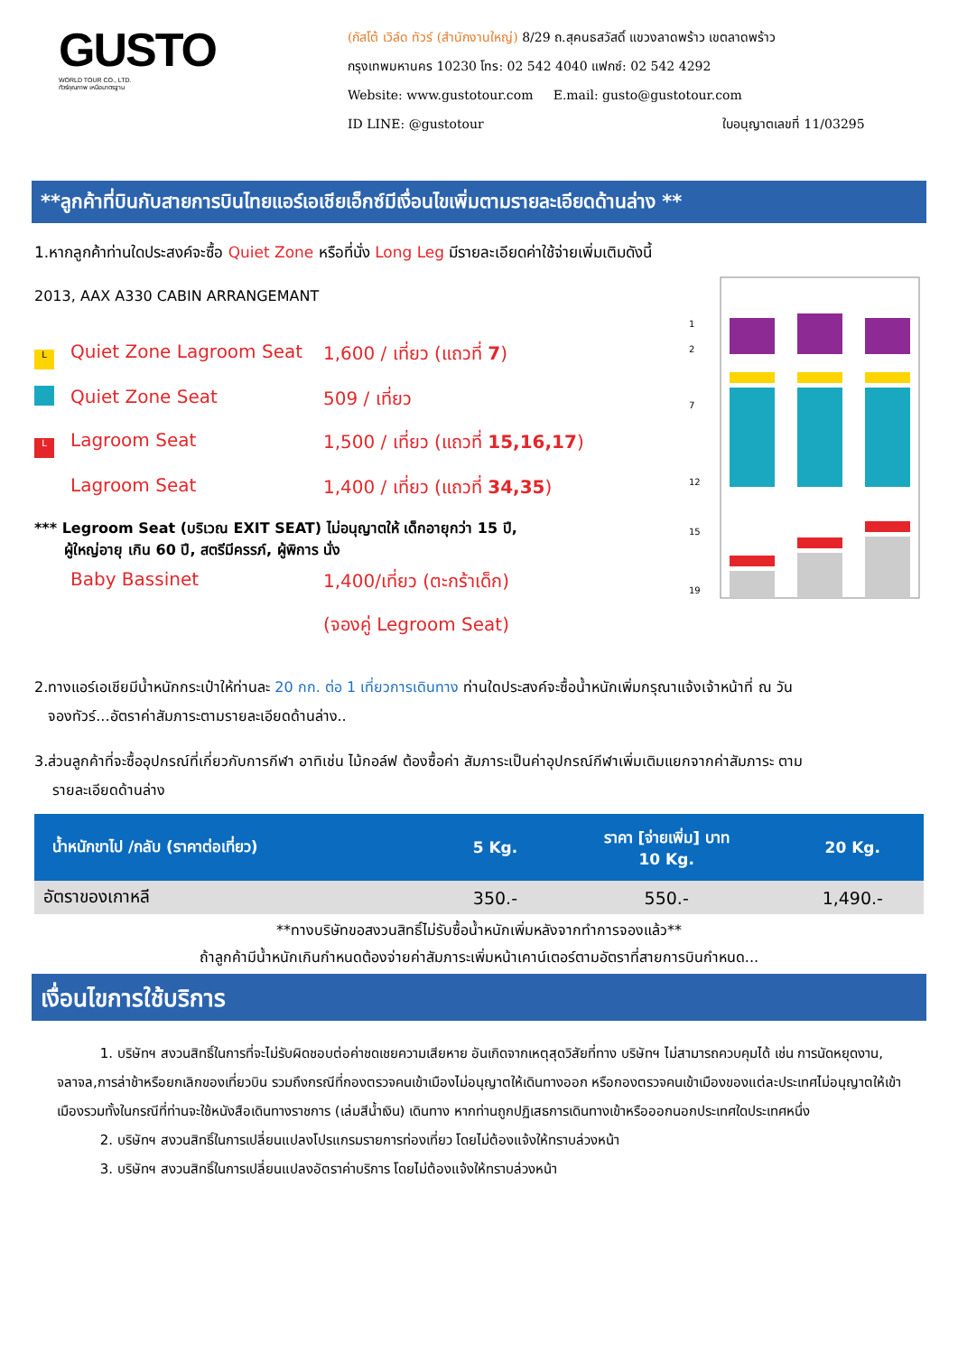GUSTO
WORLD TOUR CO., LTD.
ทัวร์คุณภาพ เหนือมาตรฐาน
(กัสโต้ เวิล์ด ทัวร์ (สำนักงานใหญ่) 8/29 ถ.สุคนธสวัสดิ์ แขวงลาดพร้าว เขตลาดพร้าว
กรุงเทพมหานคร 10230 โทร: 02 542 4040 แฟกซ์: 02 542 4292
Website: www.gustotour.com E.mail: gusto@gustotour.com
ID LINE: @gustotour ใบอนุญาตเลขที่ 11/03295
**ลูกค้าที่บินกับสายการบินไทยแอร์เอเชียเอ็กซ์มีเงื่อนไขเพิ่มตามรายละเอียดด้านล่าง **
1.หากลูกค้าท่านใดประสงค์จะซื้อ Quiet Zone หรือที่นั่ง Long Leg มีรายละเอียดค่าใช้จ่ายเพิ่มเติมดังนี้
2013, AAX A330 CABIN ARRANGEMANT
L Quiet Zone Lagroom Seat 1,600 / เที่ยว (แถวที่ 7)
Quiet Zone Seat 509 / เที่ยว
L Lagroom Seat 1,500 / เที่ยว (แถวที่ 15,16,17)
Lagroom Seat 1,400 / เที่ยว (แถวที่ 34,35)
*** Legroom Seat (บริเวณ EXIT SEAT) ไม่อนุญาตให้ เด็กอายุกว่า 15 ปี,
ผู้ใหญ่อายุ เกิน 60 ปี, สตรีมีครรภ์, ผู้พิการ นั่ง
Baby Bassinet 1,400/เที่ยว (ตะกร้าเด็ก)
(จองคู่ Legroom Seat)
1
2
7
12
15
19
2.ทางแอร์เอเชียมีน้ำหนักกระเป๋าให้ท่านละ 20 กก. ต่อ 1 เที่ยวการเดินทาง ท่านใดประสงค์จะซื้อน้ำหนักเพิ่มกรุณาแจ้งเจ้าหน้าที่ ณ วัน
จองทัวร์...อัตราค่าสัมภาระตามรายละเอียดด้านล่าง..
3.ส่วนลูกค้าที่จะซื้ออุปกรณ์ที่เกี่ยวกับการกีฬา อาทิเช่น ไม้กอล์ฟ ต้องซื้อค่า สัมภาระเป็นค่าอุปกรณ์กีฬาเพิ่มเติมแยกจากค่าสัมภาระ ตาม
รายละเอียดด้านล่าง
| น้ำหนักขาไป /กลับ (ราคาต่อเที่ยว) | 5 Kg. | ราคา [จ่ายเพิ่ม] บาท 10 Kg. | 20 Kg. |
| --- | --- | --- | --- |
| อัตราของเกาหลี | 350.- | 550.- | 1,490.- |
**ทางบริษัทขอสงวนสิทธิ์ไม่รับซื้อน้ำหนักเพิ่มหลังจากทำการจองแล้ว**
ถ้าลูกค้ามีน้ำหนักเกินกำหนดต้องจ่ายค่าสัมภาระเพิ่มหน้าเคาน์เตอร์ตามอัตราที่สายการบินกำหนด...
เงื่อนไขการใช้บริการ
1. บริษัทฯ สงวนสิทธิ์ในการที่จะไม่รับผิดชอบต่อค่าชดเชยความเสียหาย อันเกิดจากเหตุสุดวิสัยที่ทาง บริษัทฯ ไม่สามารถควบคุมได้ เช่น การนัดหยุดงาน, จลาจล,การล่าช้าหรือยกเลิกของเที่ยวบิน รวมถึงกรณีที่กองตรวจคนเข้าเมืองไม่อนุญาตให้เดินทางออก หรือกองตรวจคนเข้าเมืองของแต่ละประเทศไม่อนุญาตให้เข้าเมืองรวมทั้งในกรณีที่ท่านจะใช้หนังสือเดินทางราชการ (เล่มสีน้ำเงิน) เดินทาง หากท่านถูกปฏิเสธการเดินทางเข้าหรือออกนอกประเทศใดประเทศหนึ่ง
2. บริษัทฯ สงวนสิทธิ์ในการเปลี่ยนแปลงโปรแกรมรายการท่องเที่ยว โดยไม่ต้องแจ้งให้ทราบล่วงหน้า
3. บริษัทฯ สงวนสิทธิ์ในการเปลี่ยนแปลงอัตราค่าบริการ โดยไม่ต้องแจ้งให้ทราบล่วงหน้า